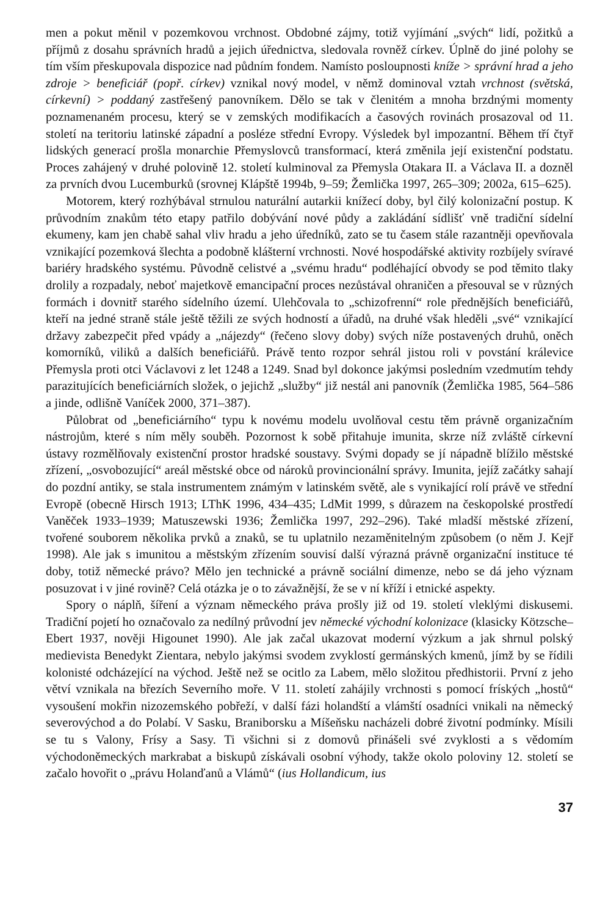men a pokut měnil v pozemkovou vrchnost. Obdobné zájmy, totiž vyjímání „svých“ lidí, požitků a příjmů z dosahu správních hradů a jejich úřednictva, sledovala rovněž církev. Úplně do jiné polohy se tím vším přeskupovala dispozice nad půdním fondem. Namísto posloupnosti kníže > správní hrad a jeho zdroje > beneficiář (popř. církev) vznikal nový model, v němž dominoval vztah vrchnost (světská, církevní) > poddaný zastřešený panovníkem. Dělo se tak v členitém a mnoha brzdnými momenty poznamenaném procesu, který se v zemských modifikacích a časových rovinách prosazoval od 11. století na teritoriu latinské západní a posléze střední Evropy. Výsledek byl impozantní. Během tří čtyř lidských generací prošla monarchie Přemyslovců transformací, která změnila její existenční podstatu. Proces zahájený v druhé polovině 12. století kulminoval za Přemysla Otakara II. a Václava II. a dozněl za prvních dvou Lucemburků (srovnej Klápště 1994b, 9–59; Žemlička 1997, 265–309; 2002a, 615–625).
Motorem, který rozhýbával strnulou naturální autarkii knížecí doby, byl čilý kolonizační postup. K průvodním znakům této etapy patřilo dobývání nové půdy a zakládání sídlišť vně tradiční sídelní ekumeny, kam jen chabě sahal vliv hradu a jeho úředníků, zato se tu časem stále razantněji opevňovala vznikající pozemková šlechta a podobně klášterní vrchnosti. Nové hospodářské aktivity rozbíjely svíravé bariéry hradského systému. Původně celistvé a „svému hradu“ podléhající obvody se pod těmito tlaky drolily a rozpadaly, neboť majetkově emancipační proces nezůstával ohraničen a přesouval se v různých formách i dovnitř starého sídelního území. Ulehčovala to „schizofrenní“ role přednějších beneficiářů, kteří na jedné straně stále ještě těžili ze svých hodností a úřadů, na druhé však hleděli „své“ vznikající državy zabezpečit před vpády a „nájezdy“ (řečeno slovy doby) svých níže postavených druhů, oněch komorníků, viliků a dalších beneficiářů. Právě tento rozpor sehrál jistou roli v povstání králevice Přemysla proti otci Václavovi z let 1248 a 1249. Snad byl dokonce jakýmsi posledním vzedmutím tehdy parazitujících beneficiárních složek, o jejichž „služby“ již nestál ani panovník (Žemlička 1985, 564–586 a jinde, odlišně Vaníček 2000, 371–387).
Půlobrat od „beneficiárního“ typu k novému modelu uvolňoval cestu těm právně organizačním nástrojům, které s ním měly souběh. Pozornost k sobě přitahuje imunita, skrze níž zvláště církevní ústavy rozmělňovaly existenční prostor hradské soustavy. Svými dopady se jí nápadně blížilo městské zřízení, „osvobozující“ areál městské obce od nároků provincionální správy. Imunita, jejíž začátky sahají do pozdní antiky, se stala instrumentem známým v latinském světě, ale s vynikající rolí právě ve střední Evropě (obecně Hirsch 1913; LThK 1996, 434–435; LdMit 1999, s důrazem na českopolské prostředí Vaněček 1933–1939; Matuszewski 1936; Žemlička 1997, 292–296). Také mladší městské zřízení, tvořené souborem několika prvků a znaků, se tu uplatnilo nezaměnitelným způsobem (o něm J. Kejř 1998). Ale jak s imunitou a městským zřízením souvisí další výrazná právně organizační instituce té doby, totiž německé právo? Mělo jen technické a právně sociální dimenze, nebo se dá jeho význam posuzovat i v jiné rovině? Celá otázka je o to závažnější, že se v ní kříží i etnické aspekty.
Spory o náplň, šíření a význam německého práva prošly již od 19. století vleklými diskusemi. Tradiční pojetí ho označovalo za nedílný průvodní jev německé východní kolonizace (klasicky Kötzsche–Ebert 1937, nověji Higounet 1990). Ale jak začal ukazovat moderní výzkum a jak shrnul polský medievista Benedykt Zientara, nebylo jakýmsi svodem zvyklostí germánských kmenů, jímž by se řídili kolonisté odcházející na východ. Ještě než se ocitlo za Labem, mělo složitou předhistorii. První z jeho větví vznikala na březích Severního moře. V 11. století zahájily vrchnosti s pomocí fríských „hostů“ vysoušení mokřin nizozemského pobřeží, v další fázi holandští a vlámští osadníci vnikali na německý severovýchod a do Polabí. V Sasku, Braniborsku a Míšeňsku nacházeli dobré životní podmínky. Mísili se tu s Valony, Frísy a Sasy. Ti všichni si z domovů přinášeli své zvyklosti a s vědomím východoněmeckých markrabat a biskupů získávali osobní výhody, takže okolo poloviny 12. století se začalo hovořit o „právu Holanďanů a Vlámů“ (ius Hollandicum, ius
37